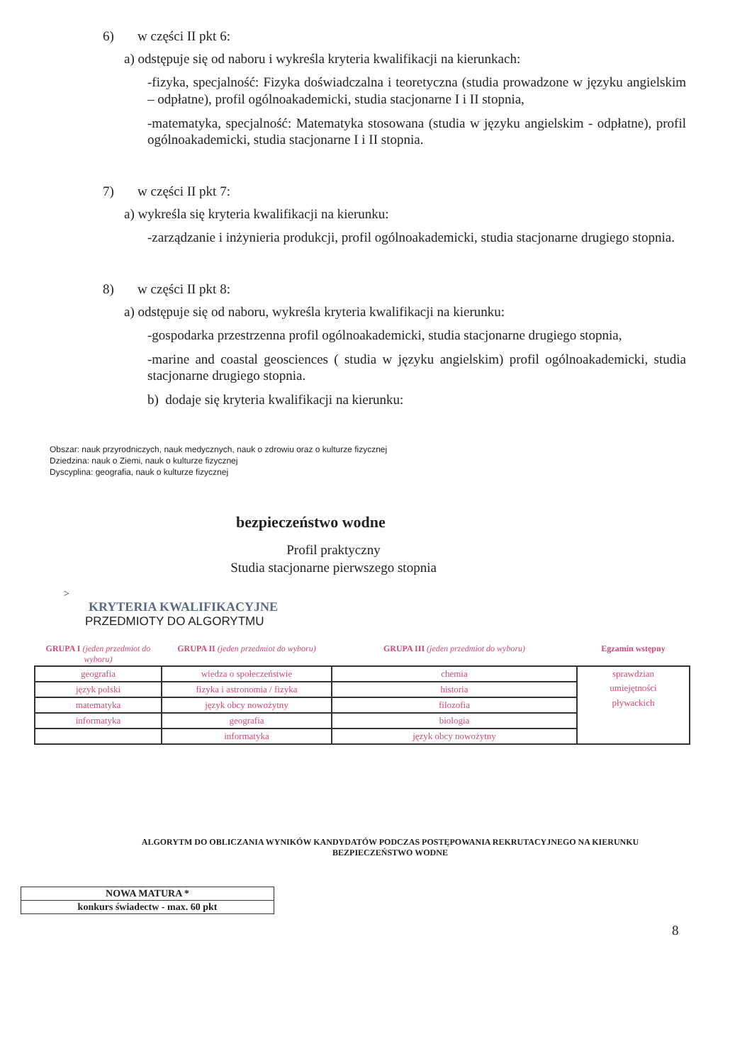6) w części II pkt 6:
a) odstępuje się od naboru i wykreśla kryteria kwalifikacji na kierunkach:
-fizyka, specjalność: Fizyka doświadczalna i teoretyczna (studia prowadzone w języku angielskim – odpłatne), profil ogólnoakademicki, studia stacjonarne I i II stopnia,
-matematyka, specjalność: Matematyka stosowana (studia w języku angielskim - odpłatne), profil ogólnoakademicki, studia stacjonarne I i II stopnia.
7) w części II pkt 7:
a) wykreśla się kryteria kwalifikacji na kierunku:
-zarządzanie i inżynieria produkcji, profil ogólnoakademicki, studia stacjonarne drugiego stopnia.
8) w części II pkt 8:
a) odstępuje się od naboru, wykreśla kryteria kwalifikacji na kierunku:
-gospodarka przestrzenna profil ogólnoakademicki, studia stacjonarne drugiego stopnia,
-marine and coastal geosciences ( studia w języku angielskim) profil ogólnoakademicki, studia stacjonarne drugiego stopnia.
b) dodaje się kryteria kwalifikacji na kierunku:
Obszar: nauk przyrodniczych, nauk medycznych, nauk o zdrowiu oraz o kulturze fizycznej
Dziedzina: nauk o Ziemi, nauk o kulturze fizycznej
Dyscyplina: geografia, nauk o kulturze fizycznej
bezpieczeństwo wodne
Profil praktyczny
Studia stacjonarne pierwszego stopnia
>
KRYTERIA KWALIFIKACYJNE
PRZEDMIOTY DO ALGORYTMU
| GRUPA I (jeden przedmiot do wyboru) | GRUPA II (jeden przedmiot do wyboru) | GRUPA III (jeden przedmiot do wyboru) | Egzamin wstępny |
| --- | --- | --- | --- |
| geografia | wiedza o społeczeństwie | chemia | sprawdzian umiejętności pływackich |
| język polski | fizyka i astronomia / fizyka | historia | |
| matematyka | język obcy nowożytny | filozofia | |
| informatyka | geografia | biologia | |
| | informatyka | język obcy nowożytny | |
ALGORYTM DO OBLICZANIA WYNIKÓW KANDYDATÓW PODCZAS POSTĘPOWANIA REKRUTACYJNEGO NA KIERUNKU
BEZPIECZEŃSTWO WODNE
| NOWA MATURA * |
| konkurs świadectw - max. 60 pkt |
8